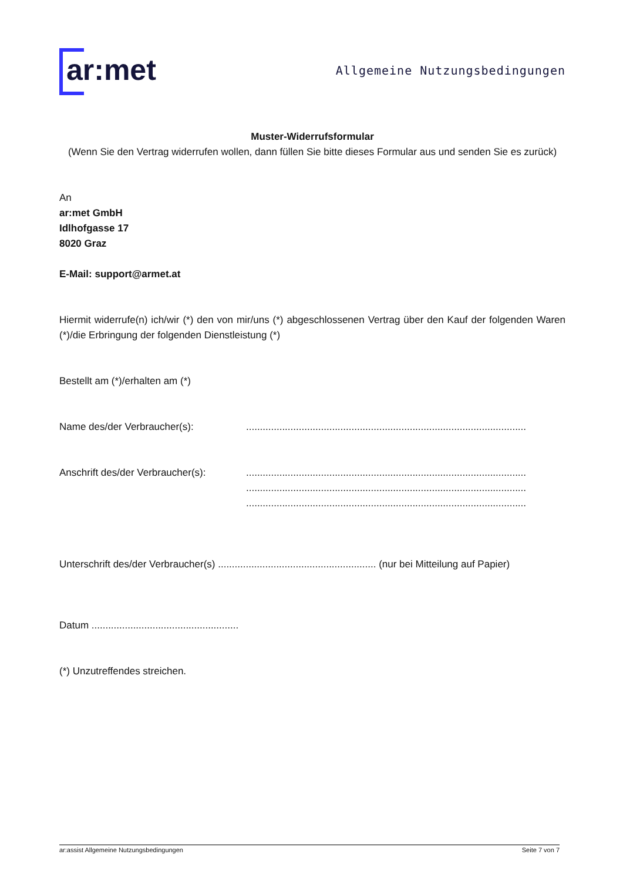ar:met
Allgemeine Nutzungsbedingungen
Muster-Widerrufsformular
(Wenn Sie den Vertrag widerrufen wollen, dann füllen Sie bitte dieses Formular aus und senden Sie es zurück)
An
ar:met GmbH
Idlhofgasse 17
8020 Graz
E-Mail: support@armet.at
Hiermit widerrufe(n) ich/wir (*) den von mir/uns (*) abgeschlossenen Vertrag über den Kauf der folgenden Waren (*)/die Erbringung der folgenden Dienstleistung (*)
Bestellt am (*)/erhalten am (*)
Name des/der Verbraucher(s): .....................................................................................................
Anschrift des/der Verbraucher(s):
.....................................................................................................
.....................................................................................................
.....................................................................................................
Unterschrift des/der Verbraucher(s) ......................................................... (nur bei Mitteilung auf Papier)
Datum .....................................................
(*) Unzutreffendes streichen.
ar:assist Allgemeine Nutzungsbedingungen Seite 7 von 7